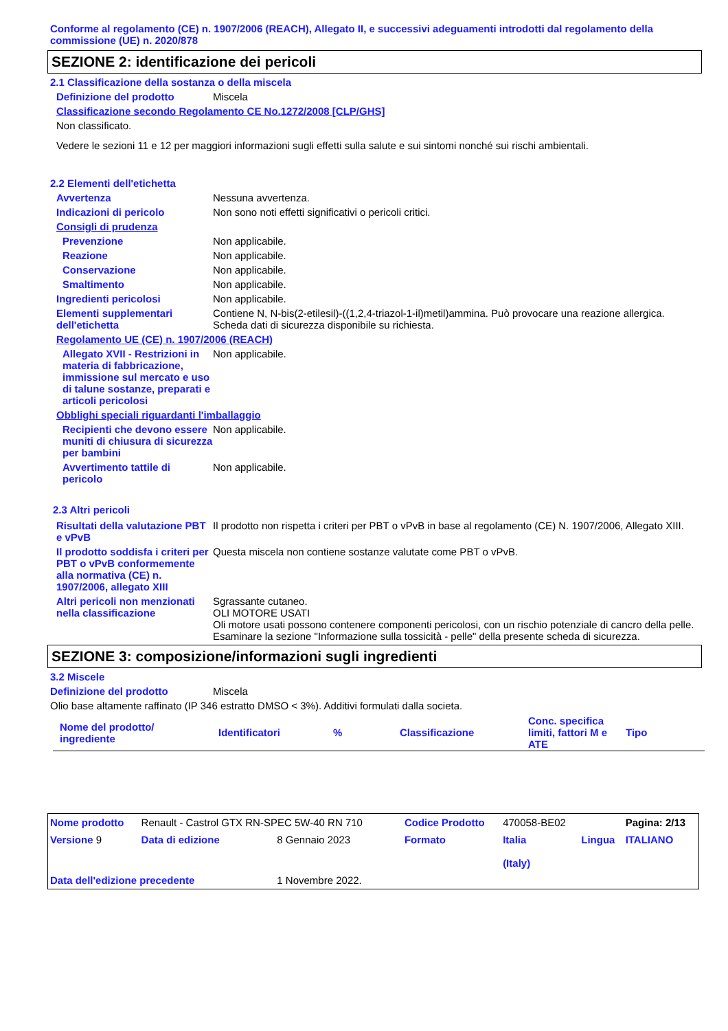Conforme al regolamento (CE) n. 1907/2006 (REACH), Allegato II, e successivi adeguamenti introdotti dal regolamento della commissione (UE) n. 2020/878
SEZIONE 2: identificazione dei pericoli
2.1 Classificazione della sostanza o della miscela
Definizione del prodotto Miscela
Classificazione secondo Regolamento CE No.1272/2008 [CLP/GHS]
Non classificato.
Vedere le sezioni 11 e 12 per maggiori informazioni sugli effetti sulla salute e sui sintomi nonché sui rischi ambientali.
2.2 Elementi dell'etichetta
Avvertenza Nessuna avvertenza.
Indicazioni di pericolo Non sono noti effetti significativi o pericoli critici.
Consigli di prudenza
Prevenzione Non applicabile.
Reazione Non applicabile.
Conservazione Non applicabile.
Smaltimento Non applicabile.
Ingredienti pericolosi Non applicabile.
Elementi supplementari dell'etichetta
Contiene N, N-bis(2-etilesil)-((1,2,4-triazol-1-il)metil)ammina. Può provocare una reazione allergica.
Scheda dati di sicurezza disponibile su richiesta.
Regolamento UE (CE) n. 1907/2006 (REACH)
Allegato XVII - Restrizioni in materia di fabbricazione, immissione sul mercato e uso di talune sostanze, preparati e articoli pericolosi
Non applicabile.
Obblighi speciali riguardanti l'imballaggio
Recipienti che devono essere muniti di chiusura di sicurezza per bambini
Non applicabile.
Avvertimento tattile di pericolo
Non applicabile.
2.3 Altri pericoli
Risultati della valutazione PBT e vPvB
Il prodotto non rispetta i criteri per PBT o vPvB in base al regolamento (CE) N. 1907/2006, Allegato XIII.
Il prodotto soddisfa i criteri per PBT o vPvB conformemente alla normativa (CE) n. 1907/2006, allegato XIII
Questa miscela non contiene sostanze valutate come PBT o vPvB.
Altri pericoli non menzionati nella classificazione
Sgrassante cutaneo.
OLI MOTORE USATI
Oli motore usati possono contenere componenti pericolosi, con un rischio potenziale di cancro della pelle. Esaminare la sezione "Informazione sulla tossicità - pelle" della presente scheda di sicurezza.
SEZIONE 3: composizione/informazioni sugli ingredienti
3.2 Miscele
Definizione del prodotto Miscela
Olio base altamente raffinato (IP 346 estratto DMSO < 3%). Additivi formulati dalla societa.
| Nome del prodotto/ ingrediente | Identificatori | % | Classificazione | Conc. specifica limiti, fattori M e ATE | Tipo |
| --- | --- | --- | --- | --- | --- |
| Nome prodotto | Renault - Castrol GTX RN-SPEC 5W-40 RN 710 | | Codice Prodotto | 470058-BE02 | | Pagina: 2/13 |
| Versione 9 | Data di edizione | 8 Gennaio 2023 | Formato | Italia (Italy) | Lingua | ITALIANO |
| Data dell'edizione precedente | | 1 Novembre 2022. | | | | |